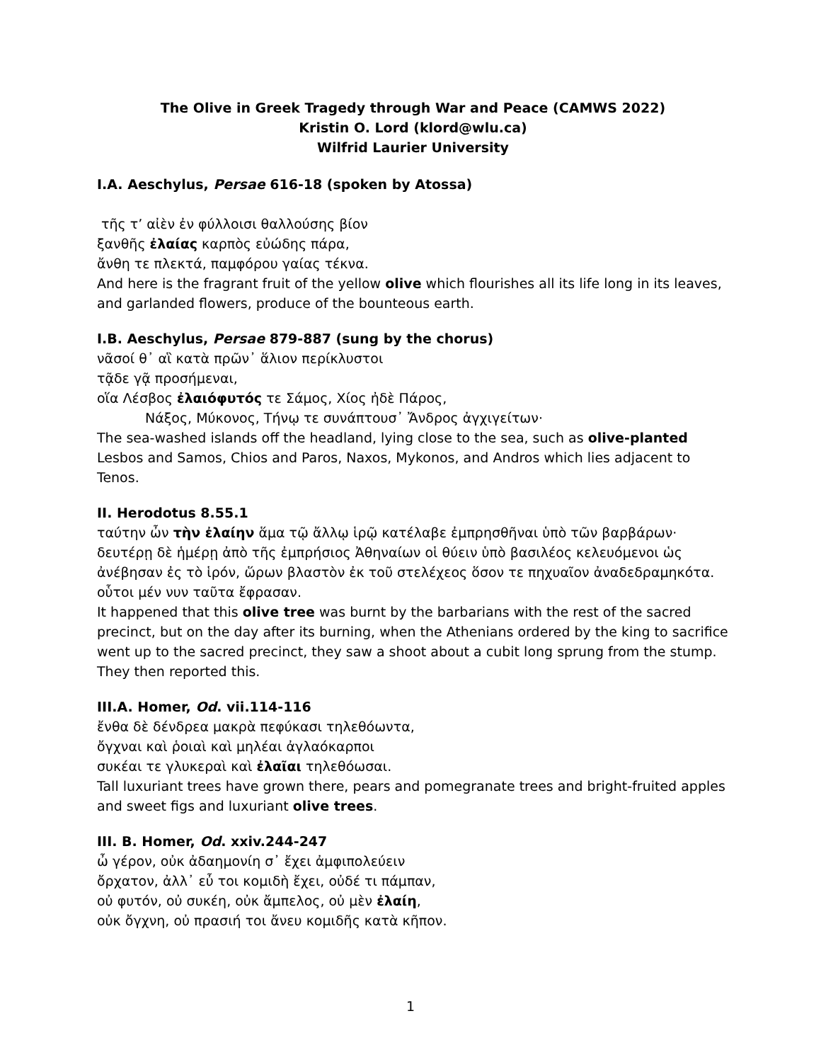The Olive in Greek Tragedy through War and Peace (CAMWS 2022)
Kristin O. Lord (klord@wlu.ca)
Wilfrid Laurier University
I.A. Aeschylus, Persae 616-18 (spoken by Atossa)
τῆς τ’ αἰὲν ἐν φύλλοισι θαλλούσης βίον
ξανθῆς ἐλαίας καρπὸς εὐώδης πάρα,
ἄνθη τε πλεκτά, παμφόρου γαίας τέκνα.
And here is the fragrant fruit of the yellow olive which flourishes all its life long in its leaves, and garlanded flowers, produce of the bounteous earth.
I.B. Aeschylus, Persae 879-887 (sung by the chorus)
νᾶσοί θ᾽ αἳ κατὰ πρῶν᾽ ἅλιον περίκλυστοι
τᾷδε γᾷ προσήμεναι,
οἵα Λέσβος ἐλαιόφυτός τε Σάμος, Χίος ἠδὲ Πάρος,
Νάξος, Μύκονος, Τήνῳ τε συνάπτουσ᾽ Ἄνδρος ἀγχιγείτων·
The sea-washed islands off the headland, lying close to the sea, such as olive-planted Lesbos and Samos, Chios and Paros, Naxos, Mykonos, and Andros which lies adjacent to Tenos.
II. Herodotus 8.55.1
ταύτην ὦν τὴν ἐλαίην ἅμα τῷ ἄλλῳ ἱρῷ κατέλαβε ἐμπρησθῆναι ὑπὸ τῶν βαρβάρων· δευτέρῃ δὲ ἡμέρῃ ἀπὸ τῆς ἐμπρήσιος Ἀθηναίων οἱ θύειν ὑπὸ βασιλέος κελευόμενοι ὡς ἀνέβησαν ἐς τὸ ἱρόν, ὥρων βλαστὸν ἐκ τοῦ στελέχεος ὅσον τε πηχυαῖον ἀναδεδραμηκότα. οὗτοι μέν νυν ταῦτα ἔφρασαν.
It happened that this olive tree was burnt by the barbarians with the rest of the sacred precinct, but on the day after its burning, when the Athenians ordered by the king to sacrifice went up to the sacred precinct, they saw a shoot about a cubit long sprung from the stump. They then reported this.
III.A. Homer, Od. vii.114-116
ἔνθα δὲ δένδρεα μακρὰ πεφύκασι τηλεθόωντα,
ὄγχναι καὶ ῥοιαὶ καὶ μηλέαι ἀγλαόκαρποι
συκέαι τε γλυκεραὶ καὶ ἐλαῖαι τηλεθόωσαι.
Tall luxuriant trees have grown there, pears and pomegranate trees and bright-fruited apples and sweet figs and luxuriant olive trees.
III. B. Homer, Od. xxiv.244-247
ὦ γέρον, οὐκ ἀδαημονίη σ᾽ ἔχει ἀμφιπολεύειν
ὄρχατον, ἀλλ᾽ εὖ τοι κομιδὴ ἔχει, οὐδέ τι πάμπαν,
οὐ φυτόν, οὐ συκέη, οὐκ ἄμπελος, οὐ μὲν ἐλαίη,
οὐκ ὄγχνη, οὐ πρασιή τοι ἄνευ κομιδῆς κατὰ κῆπον.
1